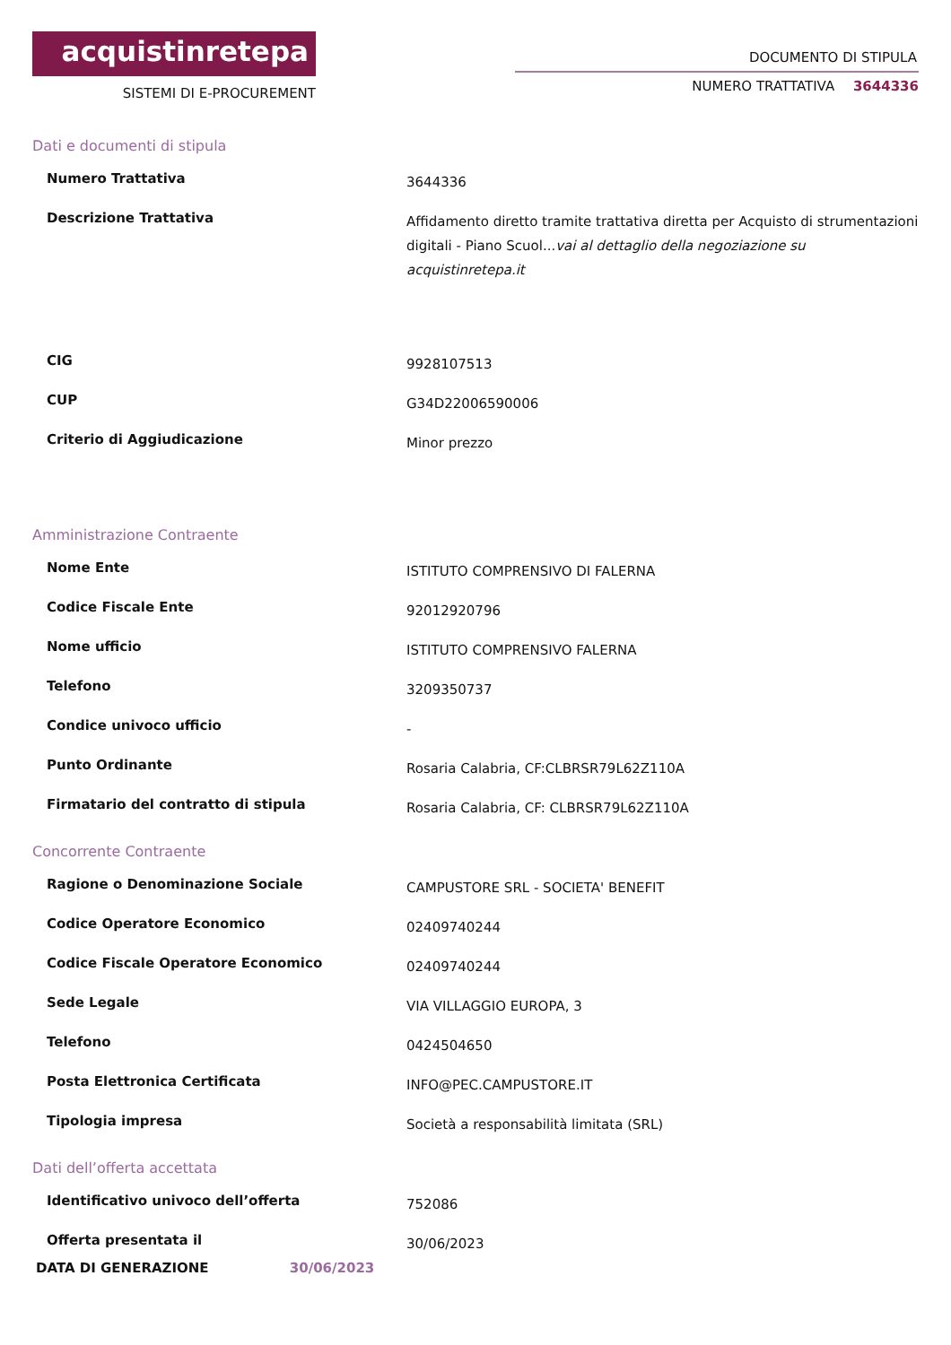acquistinretepa
SISTEMI DI E-PROCUREMENT
DOCUMENTO DI STIPULA
NUMERO TRATTATIVA 3644336
Dati e documenti di stipula
| Numero Trattativa | 3644336 |
| Descrizione Trattativa | Affidamento diretto tramite trattativa diretta per Acquisto di strumentazioni digitali - Piano Scuol... vai al dettaglio della negoziazione su acquistinretepa.it |
| CIG | 9928107513 |
| CUP | G34D22006590006 |
| Criterio di Aggiudicazione | Minor prezzo |
Amministrazione Contraente
| Nome Ente | ISTITUTO COMPRENSIVO DI FALERNA |
| Codice Fiscale Ente | 92012920796 |
| Nome ufficio | ISTITUTO COMPRENSIVO FALERNA |
| Telefono | 3209350737 |
| Condice univoco ufficio | - |
| Punto Ordinante | Rosaria Calabria, CF:CLBRSR79L62Z110A |
| Firmatario del contratto di stipula | Rosaria Calabria, CF: CLBRSR79L62Z110A |
Concorrente Contraente
| Ragione o Denominazione Sociale | CAMPUSTORE SRL - SOCIETA' BENEFIT |
| Codice Operatore Economico | 02409740244 |
| Codice Fiscale Operatore Economico | 02409740244 |
| Sede Legale | VIA VILLAGGIO EUROPA, 3 |
| Telefono | 0424504650 |
| Posta Elettronica Certificata | INFO@PEC.CAMPUSTORE.IT |
| Tipologia impresa | Società a responsabilità limitata (SRL) |
Dati dell’offerta accettata
| Identificativo univoco dell’offerta | 752086 |
| Offerta presentata il | 30/06/2023 |
DATA DI GENERAZIONE 30/06/2023